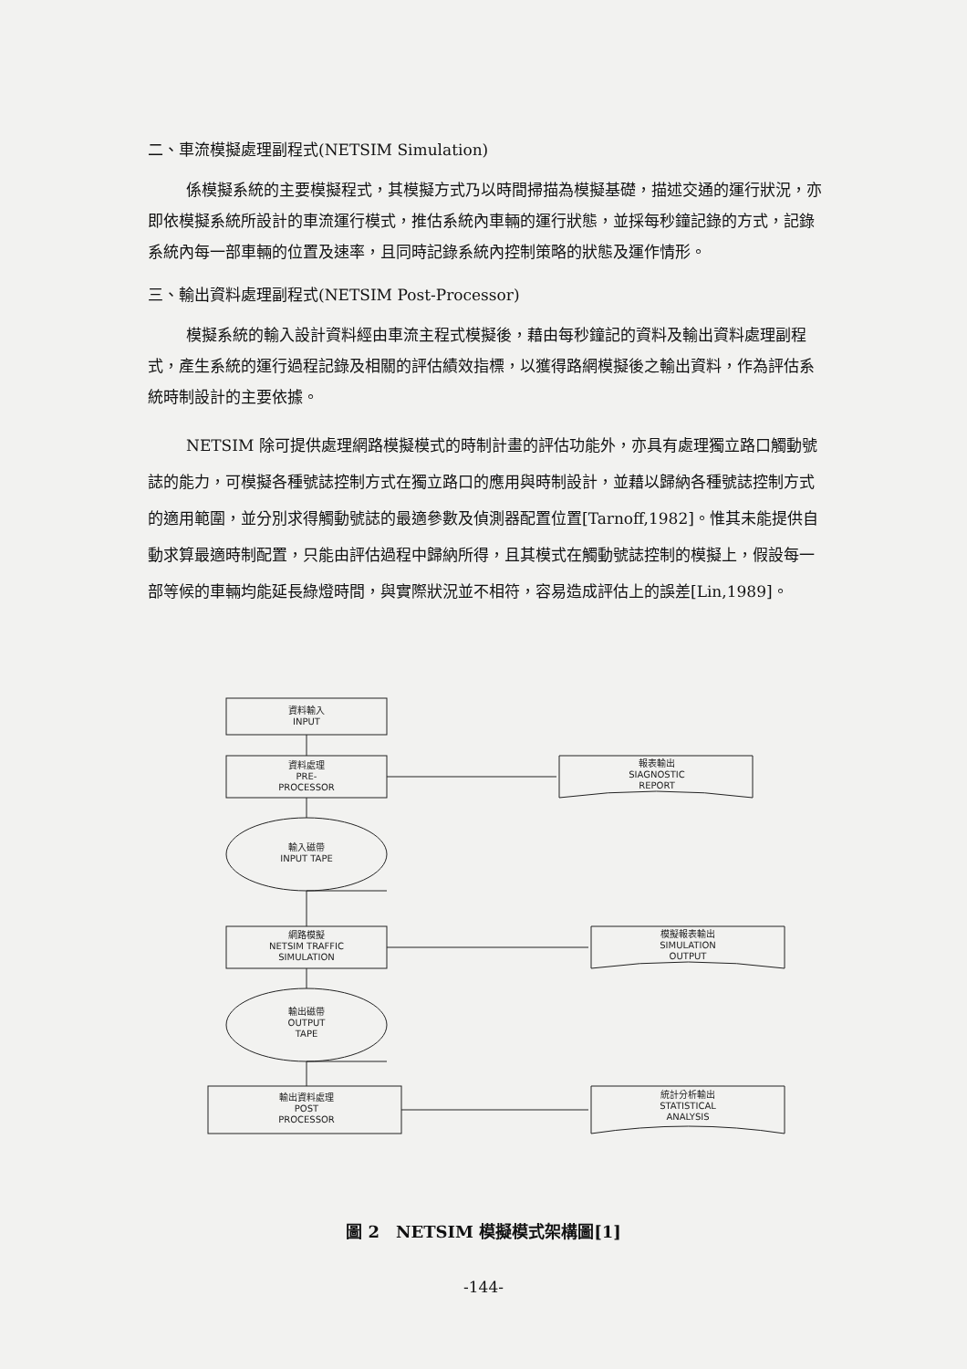二、車流模擬處理副程式(NETSIM Simulation)
係模擬系統的主要模擬程式，其模擬方式乃以時間掃描為模擬基礎，描述交通的運行狀況，亦即依模擬系統所設計的車流運行模式，推估系統內車輛的運行狀態，並採每秒鐘記錄的方式，記錄系統內每一部車輛的位置及速率，且同時記錄系統內控制策略的狀態及運作情形。
三、輸出資料處理副程式(NETSIM Post-Processor)
模擬系統的輸入設計資料經由車流主程式模擬後，藉由每秒鐘記的資料及輸出資料處理副程式，產生系統的運行過程記錄及相關的評估績效指標，以獲得路網模擬後之輸出資料，作為評估系統時制設計的主要依據。
NETSIM 除可提供處理網路模擬模式的時制計畫的評估功能外，亦具有處理獨立路口觸動號誌的能力，可模擬各種號誌控制方式在獨立路口的應用與時制設計，並藉以歸納各種號誌控制方式的適用範圍，並分別求得觸動號誌的最適參數及偵測器配置位置[Tarnoff,1982]。惟其未能提供自動求算最適時制配置，只能由評估過程中歸納所得，且其模式在觸動號誌控制的模擬上，假設每一部等候的車輛均能延長綠燈時間，與實際狀況並不相符，容易造成評估上的誤差[Lin,1989]。
資料輸入
INPUT
資料處理
PRE-
PROCESSOR
報表輸出
SIAGNOSTIC
REPORT
輸入磁帶
INPUT TAPE
網路模擬
NETSIM TRAFFIC
SIMULATION
模擬報表輸出
SIMULATION
OUTPUT
輸出磁帶
OUTPUT
TAPE
輸出資料處理
POST
PROCESSOR
統計分析輸出
STATISTICAL
ANALYSIS
圖 2　NETSIM 模擬模式架構圖[1]
-144-